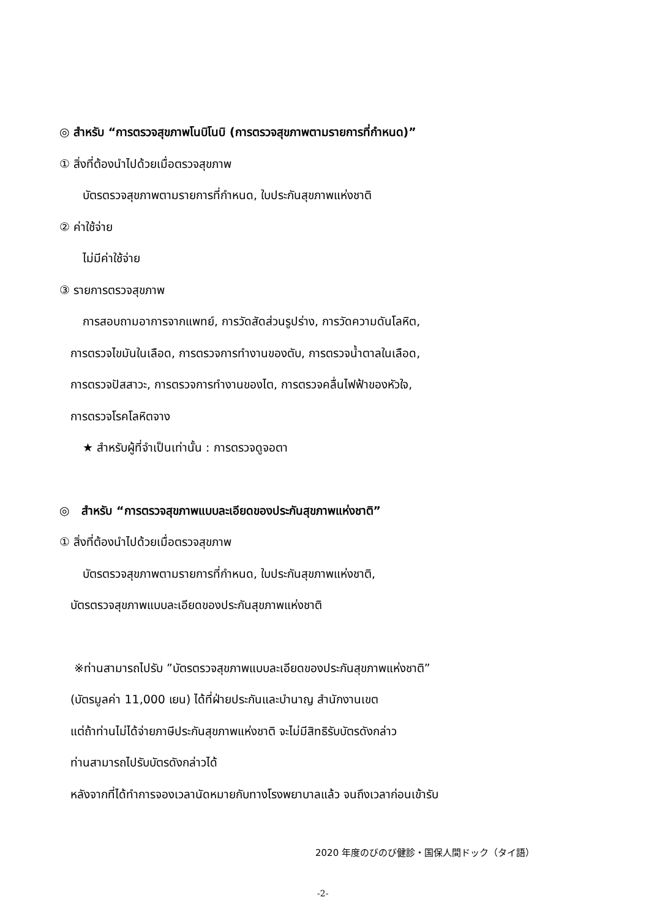◎ สำหรับ “การตรวจสุขภาพโนบิโนบิ (การตรวจสุขภาพตามรายการที่กำหนด)”
① สิ่งที่ต้องนำไปด้วยเมื่อตรวจสุขภาพ
บัตรตรวจสุขภาพตามรายการที่กำหนด, ใบประกันสุขภาพแห่งชาติ
② ค่าใช้จ่าย
ไม่มีค่าใช้จ่าย
③ รายการตรวจสุขภาพ
การสอบถามอาการจากแพทย์, การวัดสัดส่วนรูปร่าง, การวัดความดันโลหิต,
การตรวจไขมันในเลือด, การตรวจการทำงานของตับ, การตรวจน้ำตาลในเลือด,
การตรวจปัสสาวะ, การตรวจการทำงานของไต, การตรวจคลื่นไฟฟ้าของหัวใจ,
การตรวจโรคโลหิตจาง
★ สำหรับผู้ที่จำเป็นเท่านั้น : การตรวจดูจอตา
◎ สำหรับ “การตรวจสุขภาพแบบละเอียดของประกันสุขภาพแห่งชาติ”
① สิ่งที่ต้องนำไปด้วยเมื่อตรวจสุขภาพ
บัตรตรวจสุขภาพตามรายการที่กำหนด, ใบประกันสุขภาพแห่งชาติ,
บัตรตรวจสุขภาพแบบละเอียดของประกันสุขภาพแห่งชาติ
※ท่านสามารถไปรับ ”บัตรตรวจสุขภาพแบบละเอียดของประกันสุขภาพแห่งชาติ”
(บัตรมูลค่า 11,000 เยน) ได้ที่ฝ่ายประกันและบำนาญ สำนักงานเขต
แต่ถ้าท่านไม่ได้จ่ายภาษีประกันสุขภาพแห่งชาติ จะไม่มีสิทธิรับบัตรดังกล่าว
ท่านสามารถไปรับบัตรดังกล่าวได้
หลังจากที่ได้ทำการจองเวลานัดหมายกับทางโรงพยาบาลแล้ว จนถึงเวลาก่อนเข้ารับ
2020 年度のびのび健診・国保人間ドック（タイ語）
-2-